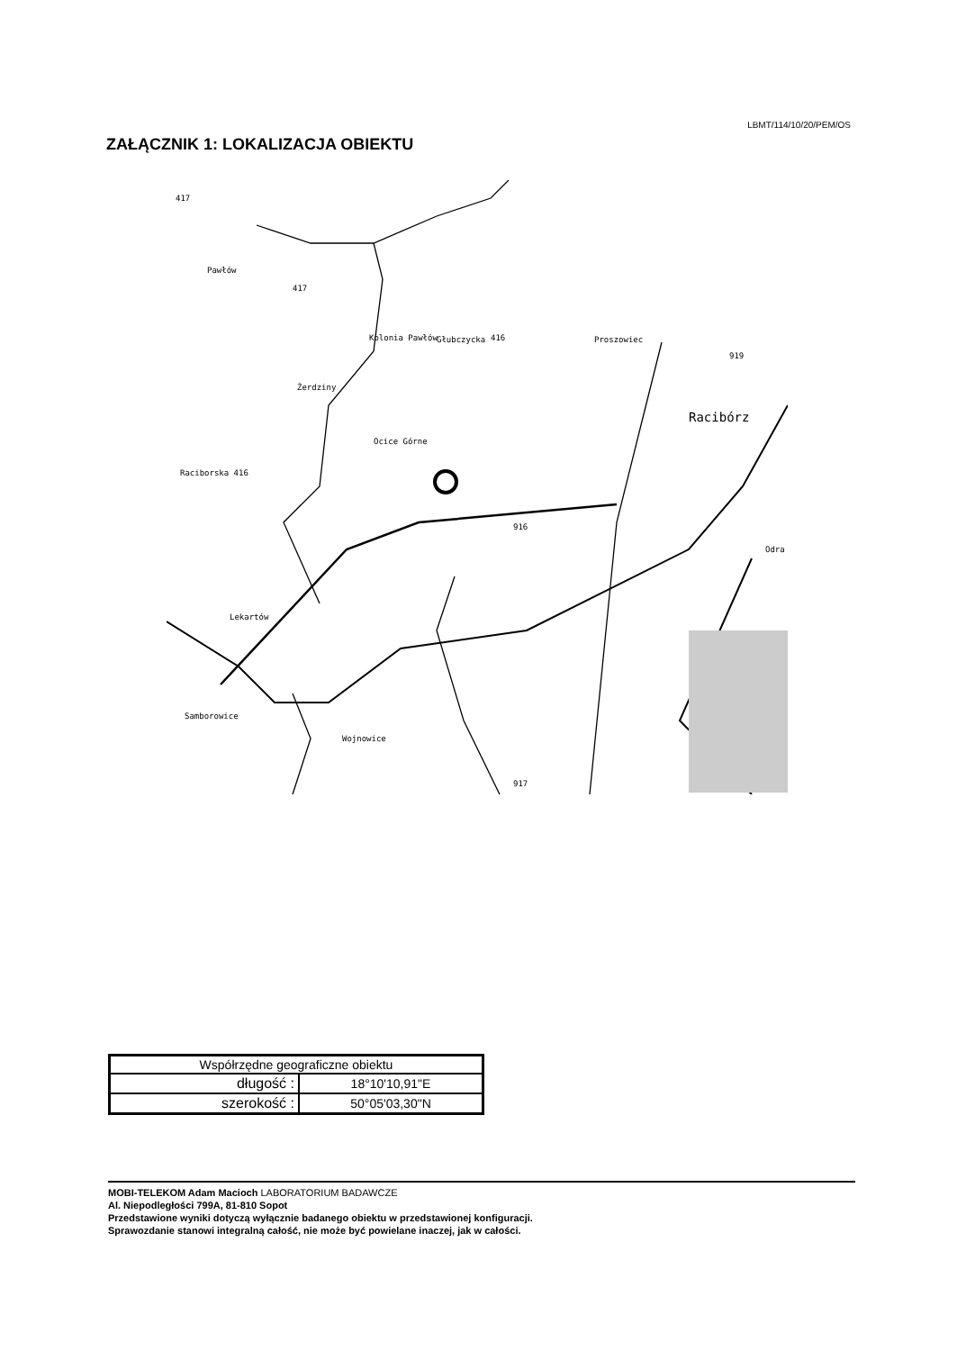LBMT/114/10/20/PEM/OS
ZAŁĄCZNIK 1: LOKALIZACJA OBIEKTU
417
Pawłów
417
Kolonia Pawłów Głubczycka 416 Proszowiec
919
Żerdziny
Racibórz
Ocice Górne
Raciborska 416
916
Lekartów
Samborowice
Wojnowice
917
Odra
| Współrzędne geograficzne obiektu | |
| --- | --- |
| długość : | 18°10'10,91"E |
| szerokość : | 50°05'03,30"N |
MOBI-TELEKOM Adam Macioch LABORATORIUM BADAWCZE
Al. Niepodległości 799A, 81-810 Sopot
Przedstawione wyniki dotyczą wyłącznie badanego obiektu w przedstawionej konfiguracji.
Sprawozdanie stanowi integralną całość, nie może być powielane inaczej, jak w całości.